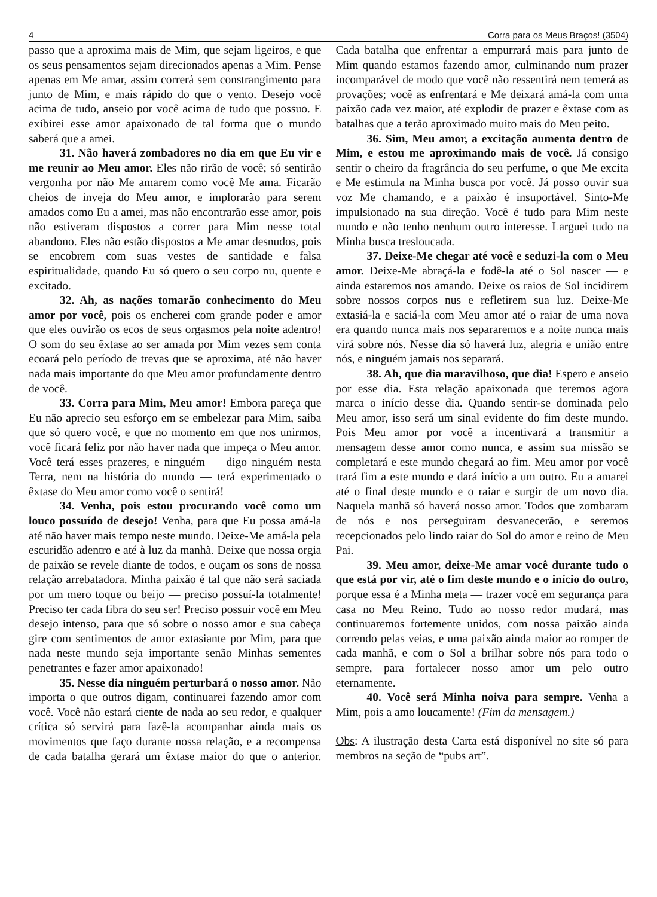4 Corra para os Meus Braços! (3504)
passo que a aproxima mais de Mim, que sejam ligeiros, e que os seus pensamentos sejam direcionados apenas a Mim. Pense apenas em Me amar, assim correrá sem constrangimento para junto de Mim, e mais rápido do que o vento. Desejo você acima de tudo, anseio por você acima de tudo que possuo. E exibirei esse amor apaixonado de tal forma que o mundo saberá que a amei.
31. Não haverá zombadores no dia em que Eu vir e me reunir ao Meu amor. Eles não rirão de você; só sentirão vergonha por não Me amarem como você Me ama. Ficarão cheios de inveja do Meu amor, e implorarão para serem amados como Eu a amei, mas não encontrarão esse amor, pois não estiveram dispostos a correr para Mim nesse total abandono. Eles não estão dispostos a Me amar desnudos, pois se encobrem com suas vestes de santidade e falsa espiritualidade, quando Eu só quero o seu corpo nu, quente e excitado.
32. Ah, as nações tomarão conhecimento do Meu amor por você, pois os encherei com grande poder e amor que eles ouvirão os ecos de seus orgasmos pela noite adentro! O som do seu êxtase ao ser amada por Mim vezes sem conta ecoará pelo período de trevas que se aproxima, até não haver nada mais importante do que Meu amor profundamente dentro de você.
33. Corra para Mim, Meu amor! Embora pareça que Eu não aprecio seu esforço em se embelezar para Mim, saiba que só quero você, e que no momento em que nos unirmos, você ficará feliz por não haver nada que impeça o Meu amor. Você terá esses prazeres, e ninguém — digo ninguém nesta Terra, nem na história do mundo — terá experimentado o êxtase do Meu amor como você o sentirá!
34. Venha, pois estou procurando você como um louco possuído de desejo! Venha, para que Eu possa amá-la até não haver mais tempo neste mundo. Deixe-Me amá-la pela escuridão adentro e até à luz da manhã. Deixe que nossa orgia de paixão se revele diante de todos, e ouçam os sons de nossa relação arrebatadora. Minha paixão é tal que não será saciada por um mero toque ou beijo — preciso possuí-la totalmente! Preciso ter cada fibra do seu ser! Preciso possuir você em Meu desejo intenso, para que só sobre o nosso amor e sua cabeça gire com sentimentos de amor extasiante por Mim, para que nada neste mundo seja importante senão Minhas sementes penetrantes e fazer amor apaixonado!
35. Nesse dia ninguém perturbará o nosso amor. Não importa o que outros digam, continuarei fazendo amor com você. Você não estará ciente de nada ao seu redor, e qualquer crítica só servirá para fazê-la acompanhar ainda mais os movimentos que faço durante nossa relação, e a recompensa de cada batalha gerará um êxtase maior do que o anterior. Cada batalha que enfrentar a empurrará mais para junto de Mim quando estamos fazendo amor, culminando num prazer incomparável de modo que você não ressentirá nem temerá as provações; você as enfrentará e Me deixará amá-la com uma paixão cada vez maior, até explodir de prazer e êxtase com as batalhas que a terão aproximado muito mais do Meu peito.
36. Sim, Meu amor, a excitação aumenta dentro de Mim, e estou me aproximando mais de você. Já consigo sentir o cheiro da fragrância do seu perfume, o que Me excita e Me estimula na Minha busca por você. Já posso ouvir sua voz Me chamando, e a paixão é insuportável. Sinto-Me impulsionado na sua direção. Você é tudo para Mim neste mundo e não tenho nenhum outro interesse. Larguei tudo na Minha busca tresloucada.
37. Deixe-Me chegar até você e seduzi-la com o Meu amor. Deixe-Me abraçá-la e fodê-la até o Sol nascer — e ainda estaremos nos amando. Deixe os raios de Sol incidirem sobre nossos corpos nus e refletirem sua luz. Deixe-Me extasiá-la e saciá-la com Meu amor até o raiar de uma nova era quando nunca mais nos separaremos e a noite nunca mais virá sobre nós. Nesse dia só haverá luz, alegria e união entre nós, e ninguém jamais nos separará.
38. Ah, que dia maravilhoso, que dia! Espero e anseio por esse dia. Esta relação apaixonada que teremos agora marca o início desse dia. Quando sentir-se dominada pelo Meu amor, isso será um sinal evidente do fim deste mundo. Pois Meu amor por você a incentivará a transmitir a mensagem desse amor como nunca, e assim sua missão se completará e este mundo chegará ao fim. Meu amor por você trará fim a este mundo e dará início a um outro. Eu a amarei até o final deste mundo e o raiar e surgir de um novo dia. Naquela manhã só haverá nosso amor. Todos que zombaram de nós e nos perseguiram desvanecerão, e seremos recepcionados pelo lindo raiar do Sol do amor e reino de Meu Pai.
39. Meu amor, deixe-Me amar você durante tudo o que está por vir, até o fim deste mundo e o início do outro, porque essa é a Minha meta — trazer você em segurança para casa no Meu Reino. Tudo ao nosso redor mudará, mas continuaremos fortemente unidos, com nossa paixão ainda correndo pelas veias, e uma paixão ainda maior ao romper de cada manhã, e com o Sol a brilhar sobre nós para todo o sempre, para fortalecer nosso amor um pelo outro eternamente.
40. Você será Minha noiva para sempre. Venha a Mim, pois a amo loucamente! (Fim da mensagem.)
Obs: A ilustração desta Carta está disponível no site só para membros na seção de “pubs art”.